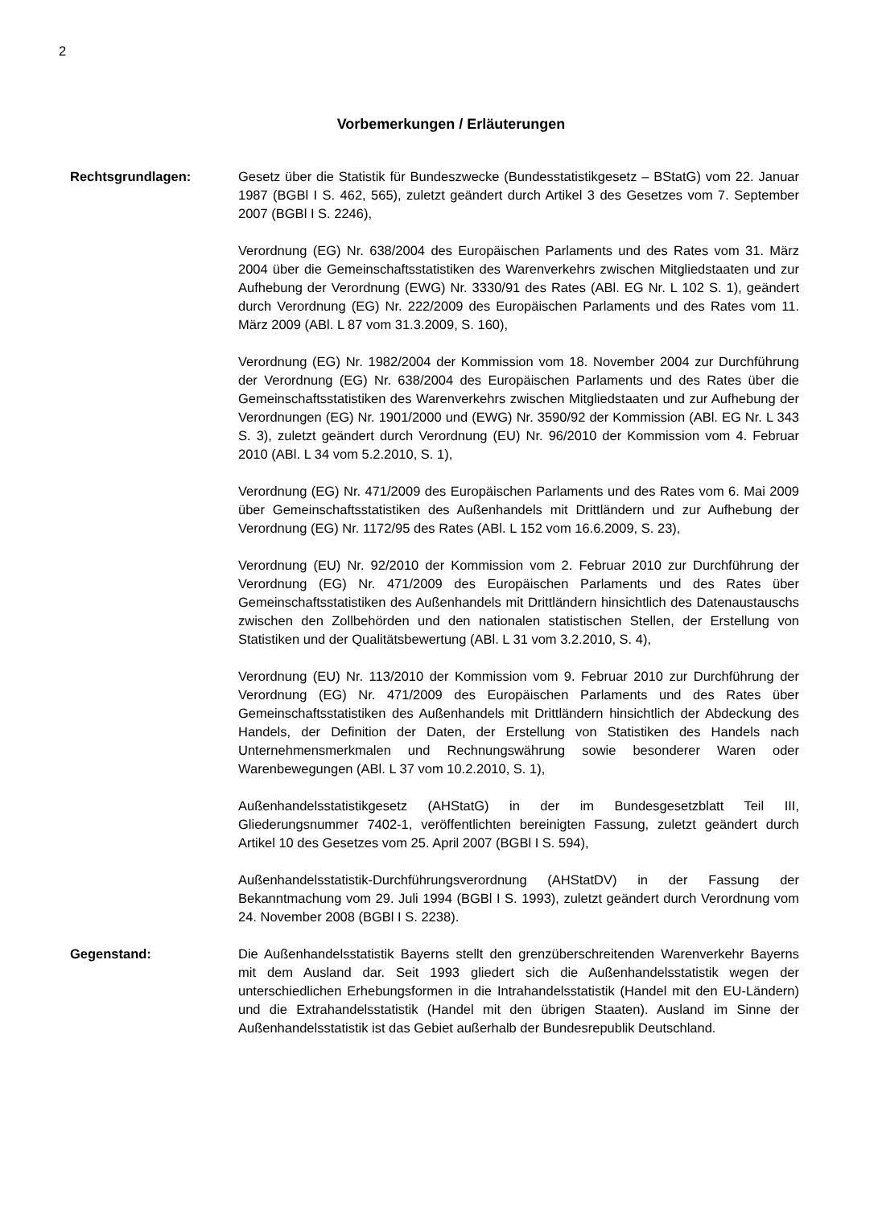2
Vorbemerkungen / Erläuterungen
Rechtsgrundlagen: Gesetz über die Statistik für Bundeszwecke (Bundesstatistikgesetz – BStatG) vom 22. Januar 1987 (BGBl I S. 462, 565), zuletzt geändert durch Artikel 3 des Gesetzes vom 7. September 2007 (BGBl I S. 2246),
Verordnung (EG) Nr. 638/2004 des Europäischen Parlaments und des Rates vom 31. März 2004 über die Gemeinschaftsstatistiken des Warenverkehrs zwischen Mitgliedstaaten und zur Aufhebung der Verordnung (EWG) Nr. 3330/91 des Rates (ABl. EG Nr. L 102 S. 1), geändert durch Verordnung (EG) Nr. 222/2009 des Europäischen Parlaments und des Rates vom 11. März 2009 (ABl. L 87 vom 31.3.2009, S. 160),
Verordnung (EG) Nr. 1982/2004 der Kommission vom 18. November 2004 zur Durchführung der Verordnung (EG) Nr. 638/2004 des Europäischen Parlaments und des Rates über die Gemeinschaftsstatistiken des Warenverkehrs zwischen Mitgliedstaaten und zur Aufhebung der Verordnungen (EG) Nr. 1901/2000 und (EWG) Nr. 3590/92 der Kommission (ABl. EG Nr. L 343 S. 3), zuletzt geändert durch Verordnung (EU) Nr. 96/2010 der Kommission vom 4. Februar 2010 (ABl. L 34 vom 5.2.2010, S. 1),
Verordnung (EG) Nr. 471/2009 des Europäischen Parlaments und des Rates vom 6. Mai 2009 über Gemeinschaftsstatistiken des Außenhandels mit Drittländern und zur Aufhebung der Verordnung (EG) Nr. 1172/95 des Rates (ABl. L 152 vom 16.6.2009, S. 23),
Verordnung (EU) Nr. 92/2010 der Kommission vom 2. Februar 2010 zur Durchführung der Verordnung (EG) Nr. 471/2009 des Europäischen Parlaments und des Rates über Gemeinschaftsstatistiken des Außenhandels mit Drittländern hinsichtlich des Datenaustauschs zwischen den Zollbehörden und den nationalen statistischen Stellen, der Erstellung von Statistiken und der Qualitätsbewertung (ABl. L 31 vom 3.2.2010, S. 4),
Verordnung (EU) Nr. 113/2010 der Kommission vom 9. Februar 2010 zur Durchführung der Verordnung (EG) Nr. 471/2009 des Europäischen Parlaments und des Rates über Gemeinschaftsstatistiken des Außenhandels mit Drittländern hinsichtlich der Abdeckung des Handels, der Definition der Daten, der Erstellung von Statistiken des Handels nach Unternehmensmerkmalen und Rechnungswährung sowie besonderer Waren oder Warenbewegungen (ABl. L 37 vom 10.2.2010, S. 1),
Außenhandelsstatistikgesetz (AHStatG) in der im Bundesgesetzblatt Teil III, Gliederungsnummer 7402-1, veröffentlichten bereinigten Fassung, zuletzt geändert durch Artikel 10 des Gesetzes vom 25. April 2007 (BGBl I S. 594),
Außenhandelsstatistik-Durchführungsverordnung (AHStatDV) in der Fassung der Bekanntmachung vom 29. Juli 1994 (BGBl I S. 1993), zuletzt geändert durch Verordnung vom 24. November 2008 (BGBl I S. 2238).
Gegenstand: Die Außenhandelsstatistik Bayerns stellt den grenzüberschreitenden Warenverkehr Bayerns mit dem Ausland dar. Seit 1993 gliedert sich die Außenhandelsstatistik wegen der unterschiedlichen Erhebungsformen in die Intrahandelsstatistik (Handel mit den EU-Ländern) und die Extrahandelsstatistik (Handel mit den übrigen Staaten). Ausland im Sinne der Außenhandelsstatistik ist das Gebiet außerhalb der Bundesrepublik Deutschland.